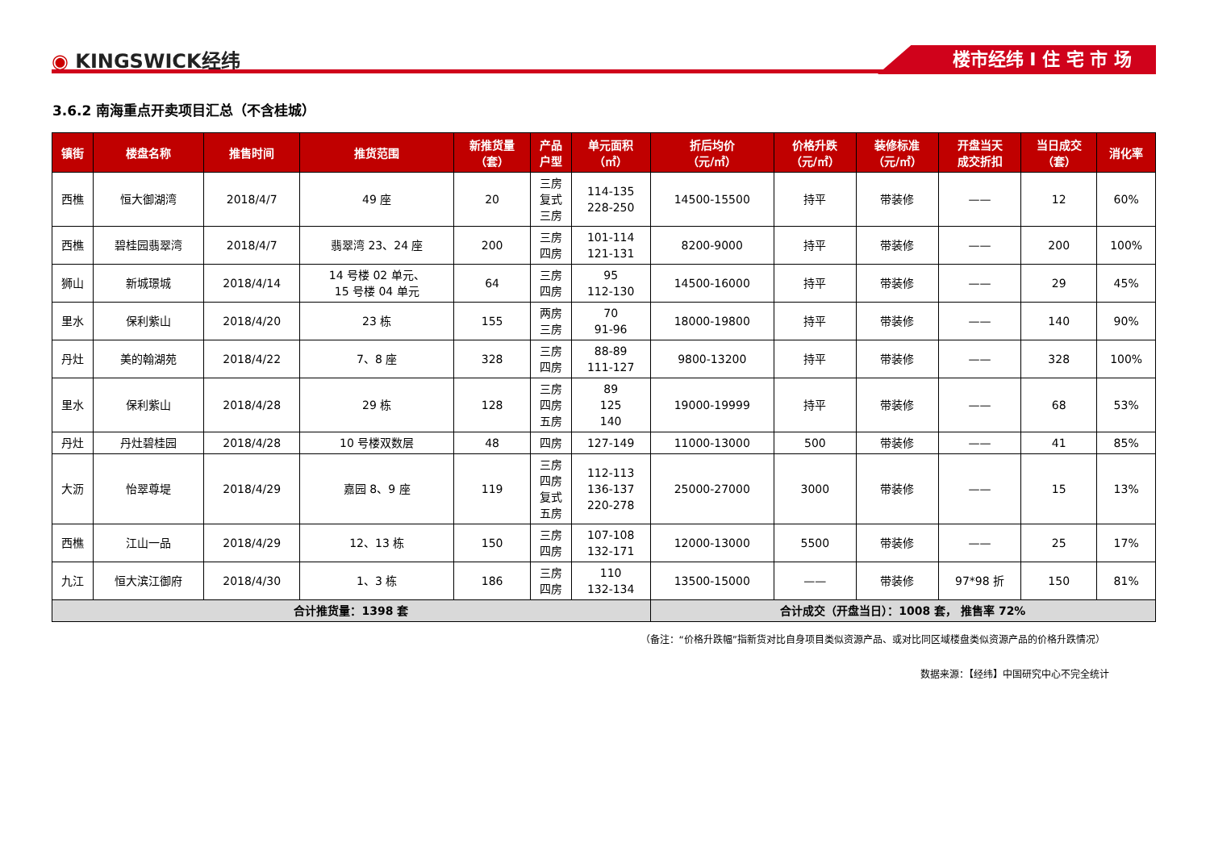◉ KINGSWICK经纬 楼市经纬 I 住 宅 市 场
3.6.2 南海重点开卖项目汇总（不含桂城）
| 镇街 | 楼盘名称 | 推售时间 | 推货范围 | 新推货量 （套） | 产品 户型 | 单元面积 （㎡） | 折后均价 （元/㎡） | 价格升跌 （元/㎡） | 装修标准 （元/㎡） | 开盘当天 成交折扣 | 当日成交 （套） | 消化率 |
| --- | --- | --- | --- | --- | --- | --- | --- | --- | --- | --- | --- | --- |
| 西樵 | 恒大御湖湾 | 2018/4/7 | 49 座 | 20 | 三房 复式 三房 | 114-135 228-250 | 14500-15500 | 持平 | 带装修 | —— | 12 | 60% |
| 西樵 | 碧桂园翡翠湾 | 2018/4/7 | 翡翠湾 23、24 座 | 200 | 三房 四房 | 101-114 121-131 | 8200-9000 | 持平 | 带装修 | —— | 200 | 100% |
| 狮山 | 新城璟城 | 2018/4/14 | 14 号楼 02 单元、 15 号楼 04 单元 | 64 | 三房 四房 | 95 112-130 | 14500-16000 | 持平 | 带装修 | —— | 29 | 45% |
| 里水 | 保利紫山 | 2018/4/20 | 23 栋 | 155 | 两房 三房 | 70 91-96 | 18000-19800 | 持平 | 带装修 | —— | 140 | 90% |
| 丹灶 | 美的翰湖苑 | 2018/4/22 | 7、8 座 | 328 | 三房 四房 | 88-89 111-127 | 9800-13200 | 持平 | 带装修 | —— | 328 | 100% |
| 里水 | 保利紫山 | 2018/4/28 | 29 栋 | 128 | 三房 四房 五房 | 89 125 140 | 19000-19999 | 持平 | 带装修 | —— | 68 | 53% |
| 丹灶 | 丹灶碧桂园 | 2018/4/28 | 10 号楼双数层 | 48 | 四房 | 127-149 | 11000-13000 | 500 | 带装修 | —— | 41 | 85% |
| 大沥 | 怡翠尊堤 | 2018/4/29 | 嘉园 8、9 座 | 119 | 三房 四房 复式 五房 | 112-113 136-137 220-278 | 25000-27000 | 3000 | 带装修 | —— | 15 | 13% |
| 西樵 | 江山一品 | 2018/4/29 | 12、13 栋 | 150 | 三房 四房 | 107-108 132-171 | 12000-13000 | 5500 | 带装修 | —— | 25 | 17% |
| 九江 | 恒大滨江御府 | 2018/4/30 | 1、3 栋 | 186 | 三房 四房 | 110 132-134 | 13500-15000 | —— | 带装修 | 97*98 折 | 150 | 81% |
| 合计推货量：1398 套 | | | | | | | 合计成交（开盘当日）：1008 套， 推售率 72% | | | | | |
（备注：“价格升跌幅”指新货对比自身项目类似资源产品、或对比同区域楼盘类似资源产品的价格升跌情况）
数据来源：【经纬】中国研究中心不完全统计